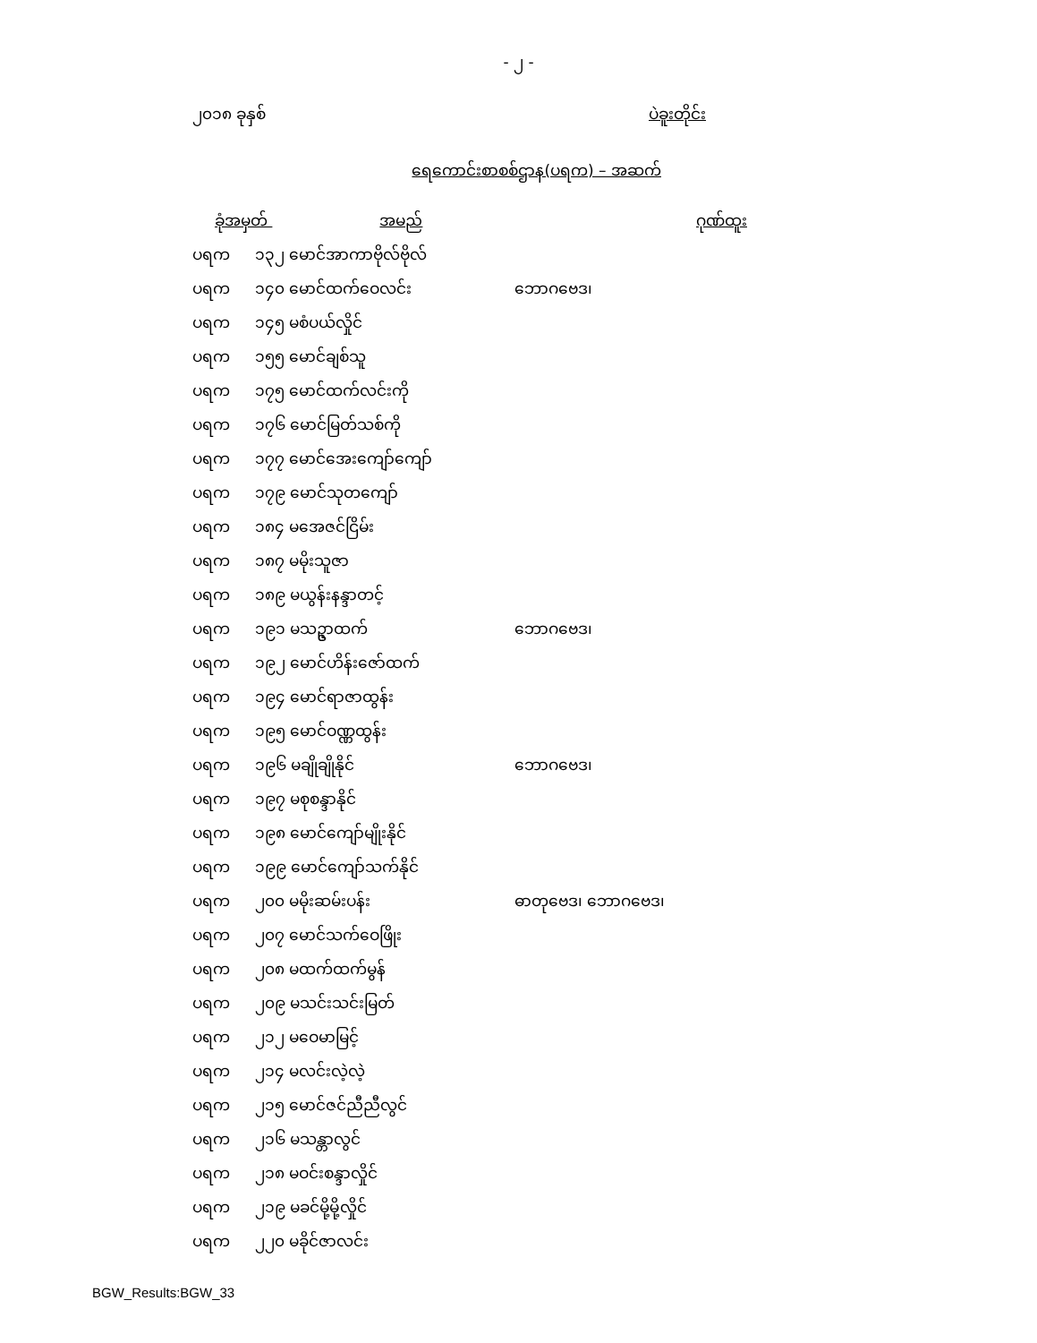- ၂ -
၂၀၁၈ ခုနှစ် ပဲခူးတိုင်း
ရေကောင်းစာစစ်ဌာန(ပရက) – အဆက်
| ခုံအမှတ် အမည် | | ဂုဏ်ထူး |
| --- | --- | --- |
| ပရက | ၁၃၂ မောင်အာကာဗိုလ်ဗိုလ် | |
| ပရက | ၁၄၀ မောင်ထက်ဝေလင်း | ဘောဂဗေဒ၊ |
| ပရက | ၁၄၅ မစံပယ်လှိုင် | |
| ပရက | ၁၅၅ မောင်ချစ်သူ | |
| ပရက | ၁၇၅ မောင်ထက်လင်းကို | |
| ပရက | ၁၇၆ မောင်မြတ်သစ်ကို | |
| ပရက | ၁၇၇ မောင်အေးကျော်ကျော် | |
| ပရက | ၁၇၉ မောင်သုတကျော် | |
| ပရက | ၁၈၄ မအေဇင်ငြိမ်း | |
| ပရက | ၁၈၇ မမိုးသူဇာ | |
| ပရက | ၁၈၉ မယွန်းနန္ဒာတင့် | |
| ပရက | ၁၉၁ မသဥ္ဇာထက် | ဘောဂဗေဒ၊ |
| ပရက | ၁၉၂ မောင်ဟိန်းဇော်ထက် | |
| ပရက | ၁၉၄ မောင်ရာဇာထွန်း | |
| ပရက | ၁၉၅ မောင်ဝဏ္ဏထွန်း | |
| ပရက | ၁၉၆ မချိုချိုနိုင် | ဘောဂဗေဒ၊ |
| ပရက | ၁၉၇ မစုစန္ဒာနိုင် | |
| ပရက | ၁၉၈ မောင်ကျော်မျိုးနိုင် | |
| ပရက | ၁၉၉ မောင်ကျော်သက်နိုင် | |
| ပရက | ၂၀၀ မမိုးဆမ်းပန်း | ဓာတုဗေဒ၊ ဘောဂဗေဒ၊ |
| ပရက | ၂၀၇ မောင်သက်ဝေဖြိုး | |
| ပရက | ၂၀၈ မထက်ထက်မွန် | |
| ပရက | ၂၀၉ မသင်းသင်းမြတ် | |
| ပရက | ၂၁၂ မဝေမာမြင့် | |
| ပရက | ၂၁၄ မလင်းလဲ့လဲ့ | |
| ပရက | ၂၁၅ မောင်ဇင်ညီညီလွင် | |
| ပရက | ၂၁၆ မသန္တာလွင် | |
| ပရက | ၂၁၈ မဝင်းစန္ဒာလှိုင် | |
| ပရက | ၂၁၉ မခင်မို့မို့လှိုင် | |
| ပရက | ၂၂၀ မခိုင်ဇာလင်း | |
BGW_Results:BGW_33